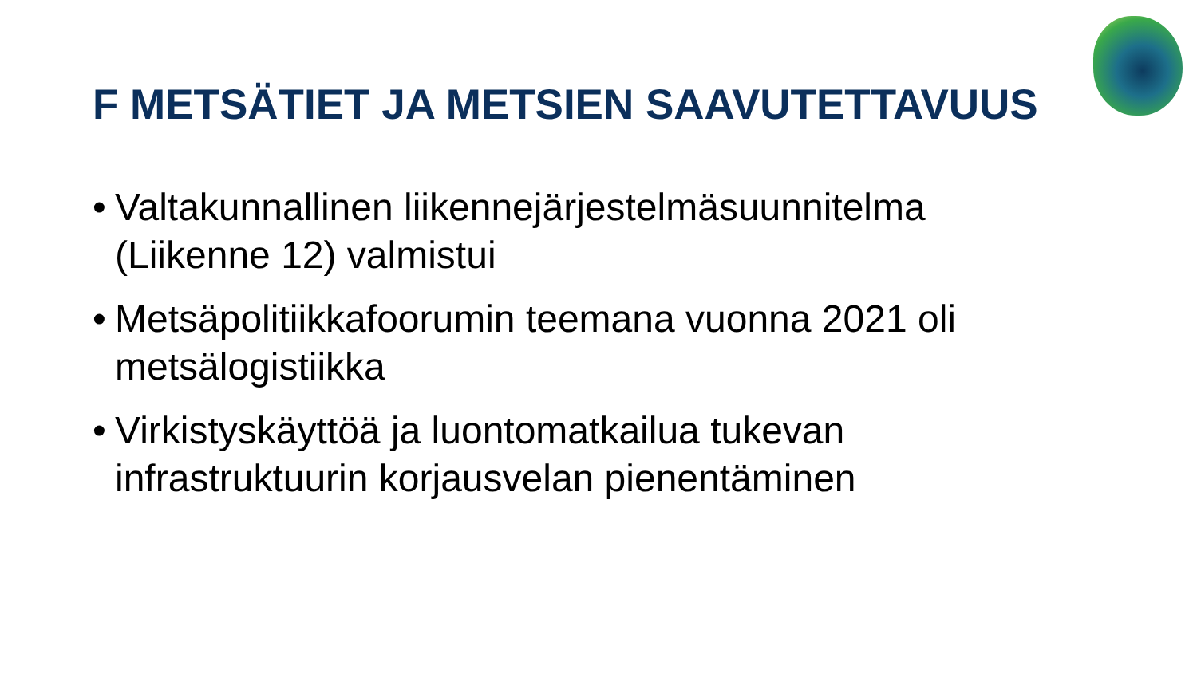F METSÄTIET JA METSIEN SAAVUTETTAVUUS
• Valtakunnallinen liikennejärjestelmäsuunnitelma (Liikenne 12) valmistui
• Metsäpolitiikkafoorumin teemana vuonna 2021 oli metsälogistiikka
• Virkistyskäyttöä ja luontomatkailua tukevan infrastruktuurin korjausvelan pienentäminen